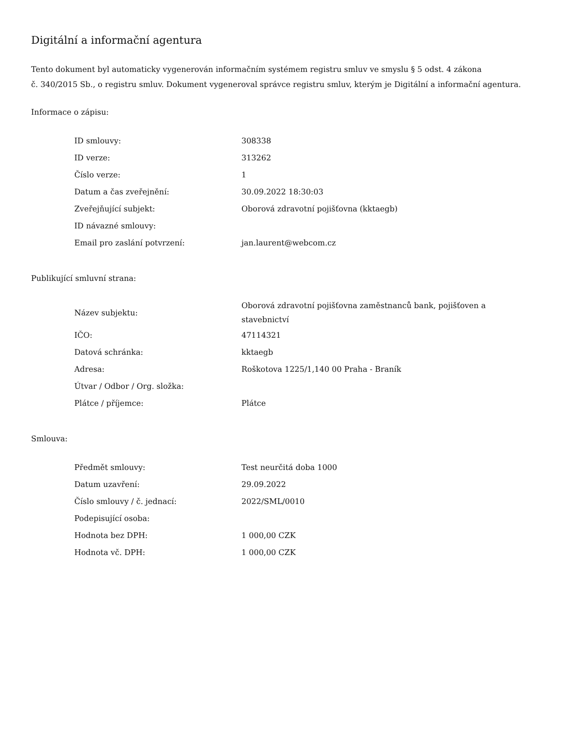Digitální a informační agentura
Tento dokument byl automaticky vygenerován informačním systémem registru smluv ve smyslu § 5 odst. 4 zákona
č. 340/2015 Sb., o registru smluv. Dokument vygeneroval správce registru smluv, kterým je Digitální a informační agentura.
Informace o zápisu:
| ID smlouvy: | 308338 |
| ID verze: | 313262 |
| Číslo verze: | 1 |
| Datum a čas zveřejnění: | 30.09.2022 18:30:03 |
| Zveřejňující subjekt: | Oborová zdravotní pojišťovna (kktaegb) |
| ID návazné smlouvy: | |
| Email pro zaslání potvrzení: | jan.laurent@webcom.cz |
Publikující smluvní strana:
| Název subjektu: | Oborová zdravotní pojišťovna zaměstnanců bank, pojišťoven a stavebnictví |
| IČO: | 47114321 |
| Datová schránka: | kktaegb |
| Adresa: | Roškotova 1225/1,140 00 Praha - Braník |
| Útvar / Odbor / Org. složka: | |
| Plátce / příjemce: | Plátce |
Smlouva:
| Předmět smlouvy: | Test neurčitá doba 1000 |
| Datum uzavření: | 29.09.2022 |
| Číslo smlouvy / č. jednací: | 2022/SML/0010 |
| Podepisující osoba: | |
| Hodnota bez DPH: | 1 000,00 CZK |
| Hodnota vč. DPH: | 1 000,00 CZK |